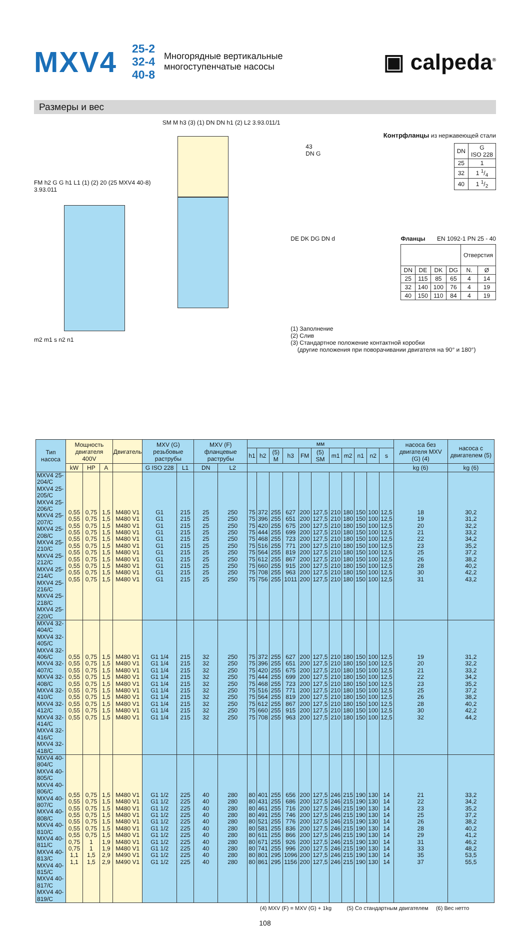MXV4
25-2
32-4
40-8
Многорядные вертикальные
многоступенчатые насосы
▣ calpeda<sup>®</sup>
Размеры и вес
FM h2 G G h1 L1 (1) (2) 20 (25 MXV4 40-8) 3.93.011
m2 m1 s n2 n1
SM M h3 (3) (1) DN DN h1 (2) L2 3.93.011/1
Контрфланцы из нержавеющей стали
43
DN G
| DN | G ISO 228 |
| --- | --- |
| 25 | 1 |
| 32 | 1 1/4 |
| 40 | 1 1/2 |
DE DK DG DN d Фланцы EN 1092-1 PN 25 - 40
| | | | | Отверстия | |
| --- | --- | --- | --- | --- | --- |
| DN | DE | DK | DG | N. | Ø |
| 25 | 115 | 85 | 65 | 4 | 14 |
| 32 | 140 | 100 | 76 | 4 | 19 |
| 40 | 150 | 110 | 84 | 4 | 19 |
(1) Заполнение
(2) Слив
(3) Стандартное положение контактной коробки
(другие положения при поворачивании двигателя на 90° и 180°)
| Тип насоса | Мощность двигателя 400V | | | Двигатель | MXV (G) резьбовые раструбы | | MXV (F) фланцевые раструбы | | мм | | | | | | | | | | | насоса без двигателя MXV (G) (4) | насоса с двигателем (5) |
| --- | --- | --- | --- | --- | --- | --- | --- | --- | --- | --- | --- | --- | --- | --- | --- | --- | --- | --- | --- | --- | --- |
| | | | | | | | | | h1 | h2 | (5) M | h3 | FM | (5) SM | m1 | m2 | n1 | n2 | s | | |
| | kW | HP | A | | G ISO 228 | L1 | DN | L2 | | | | | | | | | | | | kg (6) | kg (6) |
| MXV4 25-204/C MXV4 25-205/C MXV4 25-206/C MXV4 25-207/C MXV4 25-208/C MXV4 25-210/C MXV4 25-212/C MXV4 25-214/C MXV4 25-216/C MXV4 25-218/C MXV4 25-220/C | 0,55 0,55 0,55 0,55 0,55 0,55 0,55 0,55 0,55 0,55 0,55 | 0,75 0,75 0,75 0,75 0,75 0,75 0,75 0,75 0,75 0,75 0,75 | 1,5 1,5 1,5 1,5 1,5 1,5 1,5 1,5 1,5 1,5 1,5 | M480 V1 M480 V1 M480 V1 M480 V1 M480 V1 M480 V1 M480 V1 M480 V1 M480 V1 M480 V1 M480 V1 | G1 G1 G1 G1 G1 G1 G1 G1 G1 G1 G1 | 215 215 215 215 215 215 215 215 215 215 215 | 25 25 25 25 25 25 25 25 25 25 25 | 250 250 250 250 250 250 250 250 250 250 250 | 75 75 75 75 75 75 75 75 75 75 75 | 372 396 420 444 468 516 564 612 660 708 756 | 255 255 255 255 255 255 255 255 255 255 255 | 627 651 675 699 723 771 819 867 915 963 1011 | 200 200 200 200 200 200 200 200 200 200 200 | 127,5 127,5 127,5 127,5 127,5 127,5 127,5 127,5 127,5 127,5 127,5 | 210 210 210 210 210 210 210 210 210 210 210 | 180 180 180 180 180 180 180 180 180 180 180 | 150 150 150 150 150 150 150 150 150 150 150 | 100 100 100 100 100 100 100 100 100 100 100 | 12,5 12,5 12,5 12,5 12,5 12,5 12,5 12,5 12,5 12,5 12,5 | 18 19 20 21 22 23 25 26 28 30 31 | 30,2 31,2 32,2 33,2 34,2 35,2 37,2 38,2 40,2 42,2 43,2 |
| MXV4 32-404/C MXV4 32-405/C MXV4 32-406/C MXV4 32-407/C MXV4 32-408/C MXV4 32-410/C MXV4 32-412/C MXV4 32-414/C MXV4 32-416/C MXV4 32-418/C | 0,55 0,55 0,55 0,55 0,55 0,55 0,55 0,55 0,55 0,55 | 0,75 0,75 0,75 0,75 0,75 0,75 0,75 0,75 0,75 0,75 | 1,5 1,5 1,5 1,5 1,5 1,5 1,5 1,5 1,5 1,5 | M480 V1 M480 V1 M480 V1 M480 V1 M480 V1 M480 V1 M480 V1 M480 V1 M480 V1 M480 V1 | G1 1/4 G1 1/4 G1 1/4 G1 1/4 G1 1/4 G1 1/4 G1 1/4 G1 1/4 G1 1/4 G1 1/4 | 215 215 215 215 215 215 215 215 215 215 | 32 32 32 32 32 32 32 32 32 32 | 250 250 250 250 250 250 250 250 250 250 | 75 75 75 75 75 75 75 75 75 75 | 372 396 420 444 468 516 564 612 660 708 | 255 255 255 255 255 255 255 255 255 255 | 627 651 675 699 723 771 819 867 915 963 | 200 200 200 200 200 200 200 200 200 200 | 127,5 127,5 127,5 127,5 127,5 127,5 127,5 127,5 127,5 127,5 | 210 210 210 210 210 210 210 210 210 210 | 180 180 180 180 180 180 180 180 180 180 | 150 150 150 150 150 150 150 150 150 150 | 100 100 100 100 100 100 100 100 100 100 | 12,5 12,5 12,5 12,5 12,5 12,5 12,5 12,5 12,5 12,5 | 19 20 21 22 23 25 26 28 30 32 | 31,2 32,2 33,2 34,2 35,2 37,2 38,2 40,2 42,2 44,2 |
| MXV4 40-804/C MXV4 40-805/C MXV4 40-806/C MXV4 40-807/C MXV4 40-808/C MXV4 40-810/C MXV4 40-811/C MXV4 40-813/C MXV4 40-815/C MXV4 40-817/C MXV4 40-819/C | 0,55 0,55 0,55 0,55 0,55 0,55 0,55 0,75 0,75 1,1 1,1 | 0,75 0,75 0,75 0,75 0,75 0,75 0,75 1 1 1,5 1,5 | 1,5 1,5 1,5 1,5 1,5 1,5 1,5 1,9 1,9 2,9 2,9 | M480 V1 M480 V1 M480 V1 M480 V1 M480 V1 M480 V1 M480 V1 M480 V1 M480 V1 M490 V1 M490 V1 | G1 1/2 G1 1/2 G1 1/2 G1 1/2 G1 1/2 G1 1/2 G1 1/2 G1 1/2 G1 1/2 G1 1/2 G1 1/2 | 225 225 225 225 225 225 225 225 225 225 225 | 40 40 40 40 40 40 40 40 40 40 40 | 280 280 280 280 280 280 280 280 280 280 280 | 80 80 80 80 80 80 80 80 80 80 80 | 401 431 461 491 521 581 611 671 741 801 861 | 255 255 255 255 255 255 255 255 255 295 295 | 656 686 716 746 776 836 866 926 996 1096 1156 | 200 200 200 200 200 200 200 200 200 200 200 | 127,5 127,5 127,5 127,5 127,5 127,5 127,5 127,5 127,5 127,5 127,5 | 246 246 246 246 246 246 246 246 246 246 246 | 215 215 215 215 215 215 215 215 215 215 215 | 190 190 190 190 190 190 190 190 190 190 190 | 130 130 130 130 130 130 130 130 130 130 130 | 14 14 14 14 14 14 14 14 14 14 14 | 21 22 23 25 26 28 29 31 33 35 37 | 33,2 34,2 35,2 37,2 38,2 40,2 41,2 46,2 48,2 53,5 55,5 |
(4) MXV (F) = MXV (G) + 1kg (5) Со стандартным двигателем (6) Вес нетто
108